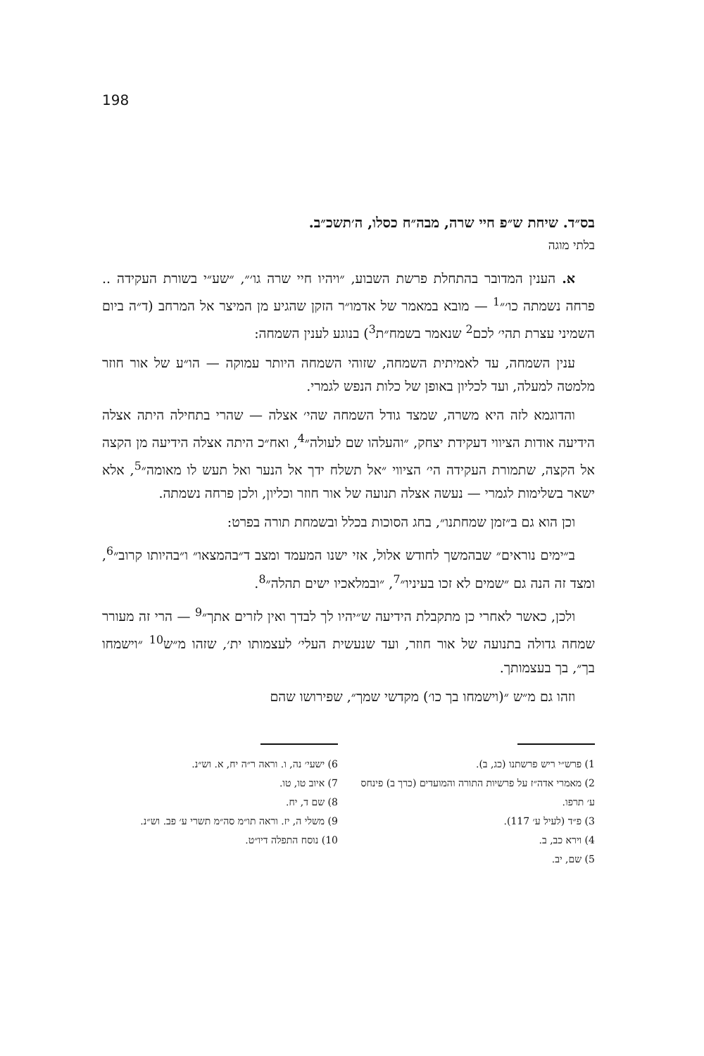198
בס״ד. שיחת ש״פ חיי שרה, מבה״ח כסלו, ה׳תשכ״ב.
בלתי מוגה
א. הענין המדובר בהתחלת פרשת השבוע, ״ויהיו חיי שרה גו׳״, ״שע״י בשורת העקידה .. פרחה נשמתה כו׳״<sup>1</sup> — מובא במאמר של אדמו״ר הזקן שהגיע מן המיצר אל המרחב (ד״ה ביום השמיני עצרת תהי׳ לכם<sup>2</sup> שנאמר בשמח״ת<sup>3</sup>) בנוגע לענין השמחה:
ענין השמחה, עד לאמיתית השמחה, שזוהי השמחה היותר עמוקה — הו״ע של אור חוזר מלמטה למעלה, ועד לכליון באופן של כלות הנפש לגמרי.
והדוגמא לזה היא משרה, שמצד גודל השמחה שהי׳ אצלה — שהרי בתחילה היתה אצלה הידיעה אודות הציווי דעקידת יצחק, ״והעלהו שם לעולה״<sup>4</sup>, ואח״כ היתה אצלה הידיעה מן הקצה אל הקצה, שתמורת העקידה הי׳ הציווי ״אל תשלח ידך אל הנער ואל תעש לו מאומה״<sup>5</sup>, אלא ישאר בשלימות לגמרי — נעשה אצלה תנועה של אור חוזר וכליון, ולכן פרחה נשמתה.
וכן הוא גם ב״זמן שמחתנו״, בחג הסוכות בכלל ובשמחת תורה בפרט:
ב״ימים נוראים״ שבהמשך לחודש אלול, אזי ישנו המעמד ומצב ד״בהמצאו״ ו״בהיותו קרוב״<sup>6</sup>, ומצד זה הנה גם ״שמים לא זכו בעיניו״<sup>7</sup>, ״ובמלאכיו ישים תהלה״<sup>8</sup>.
ולכן, כאשר לאחרי כן מתקבלת הידיעה ש״יהיו לך לבדך ואין לזרים אתך״<sup>9</sup> — הרי זה מעורר שמחה גדולה בתנועה של אור חוזר, ועד שנעשית העלי׳ לעצמותו ית׳, שזהו מ״ש<sup>10</sup> ״וישמחו בך״, בך בעצמותך.
וזהו גם מ״ש ״(וישמחו בך כו׳) מקדשי שמך״, שפירושו שהם
1) פרש״י ריש פרשתנו (כג, ב).
2) מאמרי אדה״ז על פרשיות התורה והמועדים (כרך ב) פינחס ע׳ תרפו.
3) פ״ד (לעיל ע׳ 117).
4) וירא כב, ב.
5) שם, יב.
6) ישעי׳ נה, ו. וראה ר״ה יח, א. וש״נ.
7) איוב טו, טו.
8) שם ד, יח.
9) משלי ה, יז. וראה תו״מ סה״מ תשרי ע׳ פב. וש״נ.
10) נוסח התפלה דיו״ט.